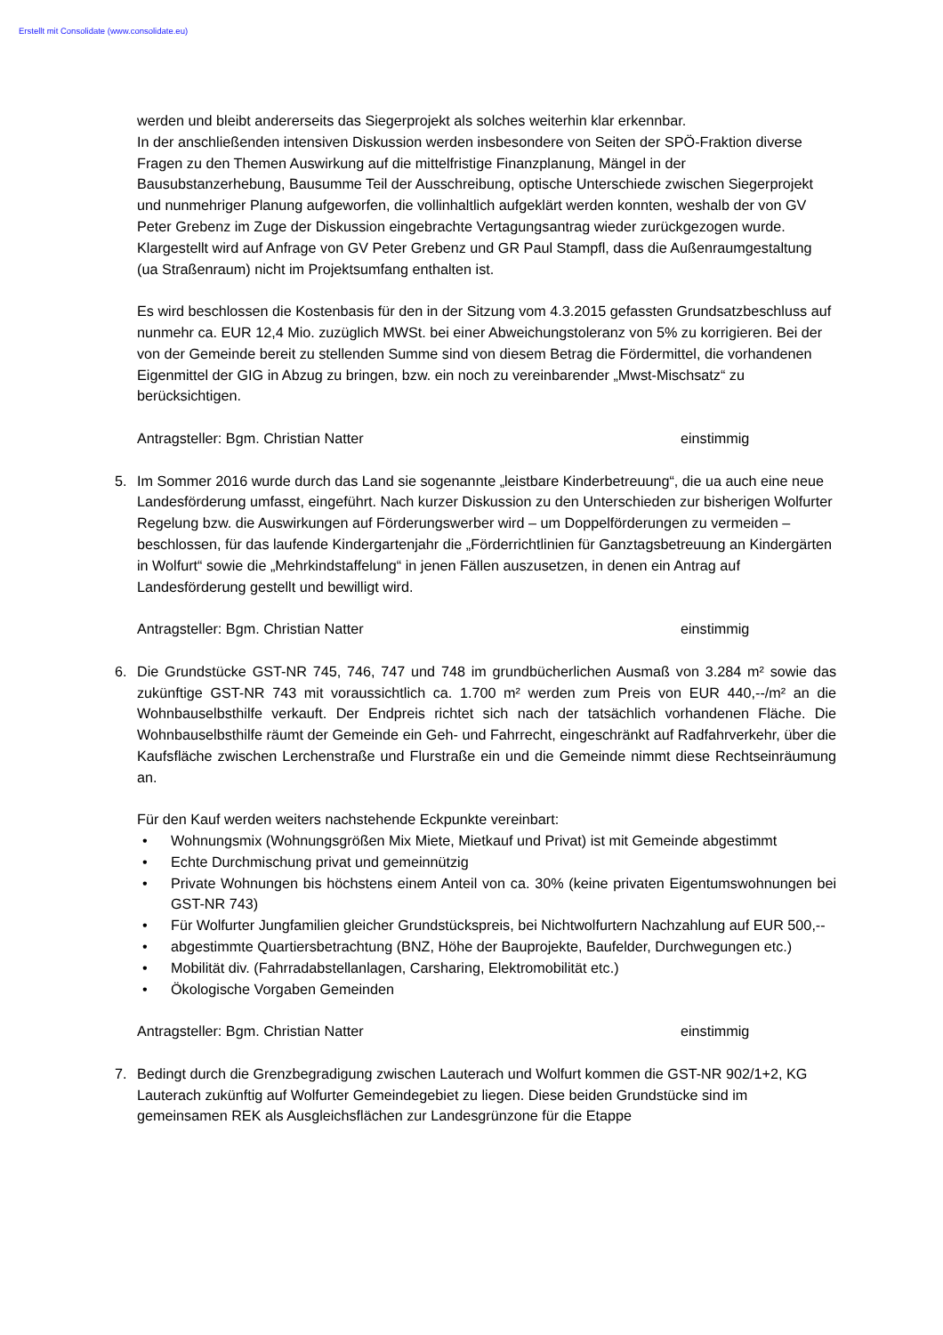Erstellt mit Consolidate (www.consolidate.eu)
werden und bleibt andererseits das Siegerprojekt als solches weiterhin klar erkennbar.
In der anschließenden intensiven Diskussion werden insbesondere von Seiten der SPÖ-Fraktion diverse Fragen zu den Themen Auswirkung auf die mittelfristige Finanzplanung, Mängel in der Bausubstanzerhebung, Bausumme Teil der Ausschreibung, optische Unterschiede zwischen Siegerprojekt und nunmehriger Planung aufgeworfen, die vollinhaltlich aufgeklärt werden konnten, weshalb der von GV Peter Grebenz im Zuge der Diskussion eingebrachte Vertagungsantrag wieder zurückgezogen wurde.
Klargestellt wird auf Anfrage von GV Peter Grebenz und GR Paul Stampfl, dass die Außenraumgestaltung (ua Straßenraum) nicht im Projektsumfang enthalten ist.
Es wird beschlossen die Kostenbasis für den in der Sitzung vom 4.3.2015 gefassten Grundsatzbeschluss auf nunmehr ca. EUR 12,4 Mio. zuzüglich MWSt. bei einer Abweichungstoleranz von 5% zu korrigieren. Bei der von der Gemeinde bereit zu stellenden Summe sind von diesem Betrag die Fördermittel, die vorhandenen Eigenmittel der GIG in Abzug zu bringen, bzw. ein noch zu vereinbarender „Mwst-Mischsatz“ zu berücksichtigen.
Antragsteller: Bgm. Christian Natter einstimmig
5. Im Sommer 2016 wurde durch das Land sie sogenannte „leistbare Kinderbetreuung“, die ua auch eine neue Landesförderung umfasst, eingeführt. Nach kurzer Diskussion zu den Unterschieden zur bisherigen Wolfurter Regelung bzw. die Auswirkungen auf Förderungswerber wird – um Doppelförderungen zu vermeiden – beschlossen, für das laufende Kindergartenjahr die „Förderrichtlinien für Ganztagsbetreuung an Kindergärten in Wolfurt“ sowie die „Mehrkindstaffelung“ in jenen Fällen auszusetzen, in denen ein Antrag auf Landesförderung gestellt und bewilligt wird.
Antragsteller: Bgm. Christian Natter einstimmig
6. Die Grundstücke GST-NR 745, 746, 747 und 748 im grundbücherlichen Ausmaß von 3.284 m² sowie das zukünftige GST-NR 743 mit voraussichtlich ca. 1.700 m² werden zum Preis von EUR 440,--/m² an die Wohnbauselbsthilfe verkauft. Der Endpreis richtet sich nach der tatsächlich vorhandenen Fläche. Die Wohnbauselbsthilfe räumt der Gemeinde ein Geh- und Fahrrecht, eingeschränkt auf Radfahrverkehr, über die Kaufsfläche zwischen Lerchenstraße und Flurstraße ein und die Gemeinde nimmt diese Rechtseinräumung an.
Für den Kauf werden weiters nachstehende Eckpunkte vereinbart:
• Wohnungsmix (Wohnungsgrößen Mix Miete, Mietkauf und Privat) ist mit Gemeinde abgestimmt
• Echte Durchmischung privat und gemeinnützig
• Private Wohnungen bis höchstens einem Anteil von ca. 30% (keine privaten Eigentumswohnungen bei GST-NR 743)
• Für Wolfurter Jungfamilien gleicher Grundstückspreis, bei Nichtwolfurtern Nachzahlung auf EUR 500,--
• abgestimmte Quartiersbetrachtung (BNZ, Höhe der Bauprojekte, Baufelder, Durchwegungen etc.)
• Mobilität div. (Fahrradabstellanlagen, Carsharing, Elektromobilität etc.)
• Ökologische Vorgaben Gemeinden
Antragsteller: Bgm. Christian Natter einstimmig
7. Bedingt durch die Grenzbegradigung zwischen Lauterach und Wolfurt kommen die GST-NR 902/1+2, KG Lauterach zukünftig auf Wolfurter Gemeindegebiet zu liegen. Diese beiden Grundstücke sind im gemeinsamen REK als Ausgleichsflächen zur Landesgrünzone für die Etappe